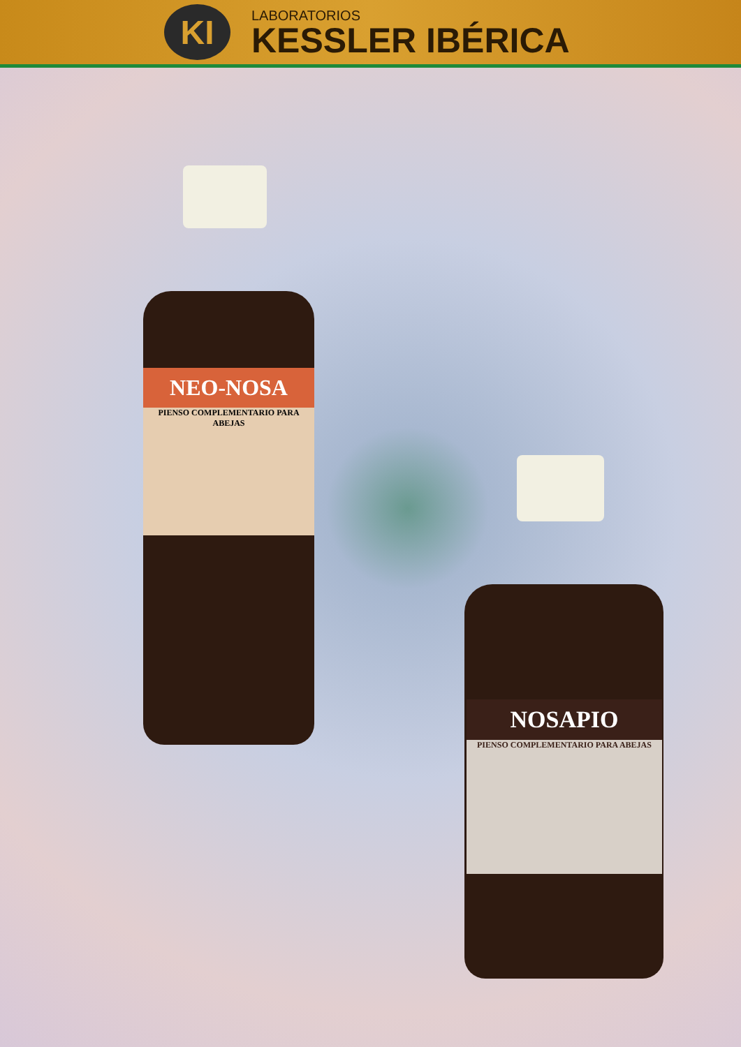KI
LABORATORIOS
KESSLER IBÉRICA
NEO-NOSA
PIENSO COMPLEMENTARIO PARA ABEJAS
NOSAPIO
PIENSO COMPLEMENTARIO PARA ABEJAS